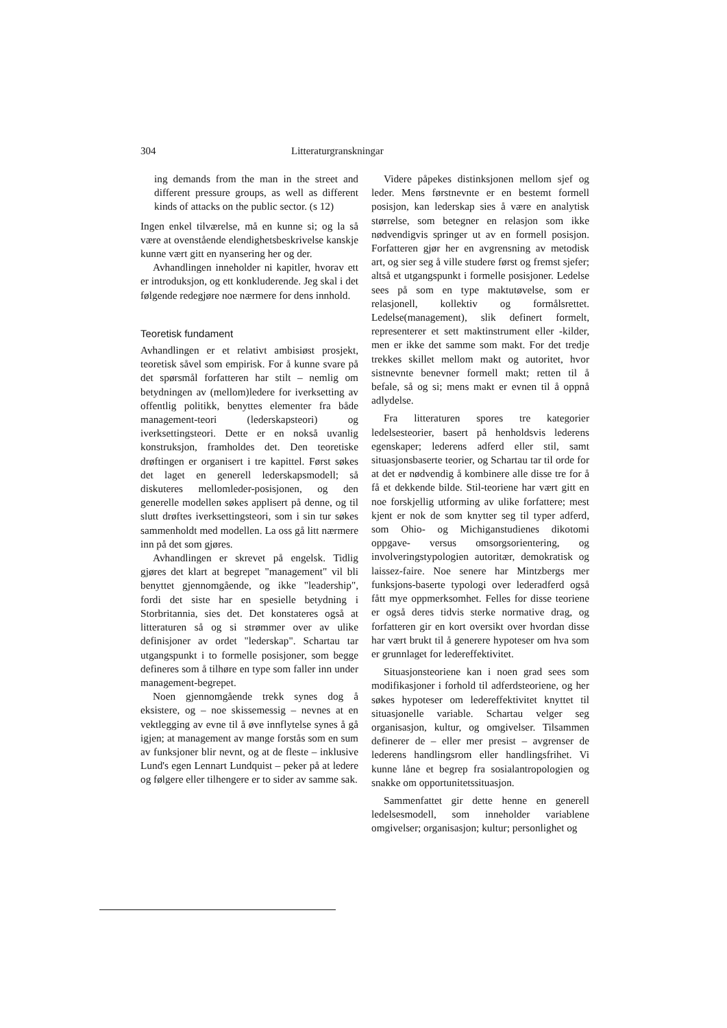304 Litteraturgranskningar
ing demands from the man in the street and different pressure groups, as well as different kinds of attacks on the public sector. (s 12)
Ingen enkel tilværelse, må en kunne si; og la så være at ovenstående elendighetsbeskrivelse kanskje kunne vært gitt en nyansering her og der.
Avhandlingen inneholder ni kapitler, hvorav ett er introduksjon, og ett konkluderende. Jeg skal i det følgende redegjøre noe nærmere for dens innhold.
Teoretisk fundament
Avhandlingen er et relativt ambisiøst prosjekt, teoretisk såvel som empirisk. For å kunne svare på det spørsmål forfatteren har stilt – nemlig om betydningen av (mellom)ledere for iverksetting av offentlig politikk, benyttes elementer fra både management-teori (lederskapsteori) og iverksettingsteori. Dette er en nokså uvanlig konstruksjon, framholdes det. Den teoretiske drøftingen er organisert i tre kapittel. Først søkes det laget en generell lederskapsmodell; så diskuteres mellomleder-posisjonen, og den generelle modellen søkes applisert på denne, og til slutt drøftes iverksettingsteori, som i sin tur søkes sammenholdt med modellen. La oss gå litt nærmere inn på det som gjøres.
Avhandlingen er skrevet på engelsk. Tidlig gjøres det klart at begrepet "management" vil bli benyttet gjennomgående, og ikke "leadership", fordi det siste har en spesielle betydning i Storbritannia, sies det. Det konstateres også at litteraturen så og si strømmer over av ulike definisjoner av ordet "lederskap". Schartau tar utgangspunkt i to formelle posisjoner, som begge defineres som å tilhøre en type som faller inn under management-begrepet.
Noen gjennomgående trekk synes dog å eksistere, og – noe skissemessig – nevnes at en vektlegging av evne til å øve innflytelse synes å gå igjen; at management av mange forstås som en sum av funksjoner blir nevnt, og at de fleste – inklusive Lund's egen Lennart Lundquist – peker på at ledere og følgere eller tilhengere er to sider av samme sak.
Videre påpekes distinksjonen mellom sjef og leder. Mens førstnevnte er en bestemt formell posisjon, kan lederskap sies å være en analytisk størrelse, som betegner en relasjon som ikke nødvendigvis springer ut av en formell posisjon. Forfatteren gjør her en avgrensning av metodisk art, og sier seg å ville studere først og fremst sjefer; altså et utgangspunkt i formelle posisjoner. Ledelse sees på som en type maktutøvelse, som er relasjonell, kollektiv og formålsrettet. Ledelse(management), slik definert formelt, representerer et sett maktinstrument eller -kilder, men er ikke det samme som makt. For det tredje trekkes skillet mellom makt og autoritet, hvor sistnevnte benevner formell makt; retten til å befale, så og si; mens makt er evnen til å oppnå adlydelse.
Fra litteraturen spores tre kategorier ledelsesteorier, basert på henholdsvis lederens egenskaper; lederens adferd eller stil, samt situasjonsbaserte teorier, og Schartau tar til orde for at det er nødvendig å kombinere alle disse tre for å få et dekkende bilde. Stil-teoriene har vært gitt en noe forskjellig utforming av ulike forfattere; mest kjent er nok de som knytter seg til typer adferd, som Ohio- og Michiganstudienes dikotomi oppgave- versus omsorgsorientering, og involveringstypologien autoritær, demokratisk og laissez-faire. Noe senere har Mintzbergs mer funksjons-baserte typologi over lederadferd også fått mye oppmerksomhet. Felles for disse teoriene er også deres tidvis sterke normative drag, og forfatteren gir en kort oversikt over hvordan disse har vært brukt til å generere hypoteser om hva som er grunnlaget for ledereffektivitet.
Situasjonsteoriene kan i noen grad sees som modifikasjoner i forhold til adferdsteoriene, og her søkes hypoteser om ledereffektivitet knyttet til situasjonelle variable. Schartau velger seg organisasjon, kultur, og omgivelser. Tilsammen definerer de – eller mer presist – avgrenser de lederens handlingsrom eller handlingsfrihet. Vi kunne låne et begrep fra sosialantropologien og snakke om opportunitetssituasjon.
Sammenfattet gir dette henne en generell ledelsesmodell, som inneholder variablene omgivelser; organisasjon; kultur; personlighet og